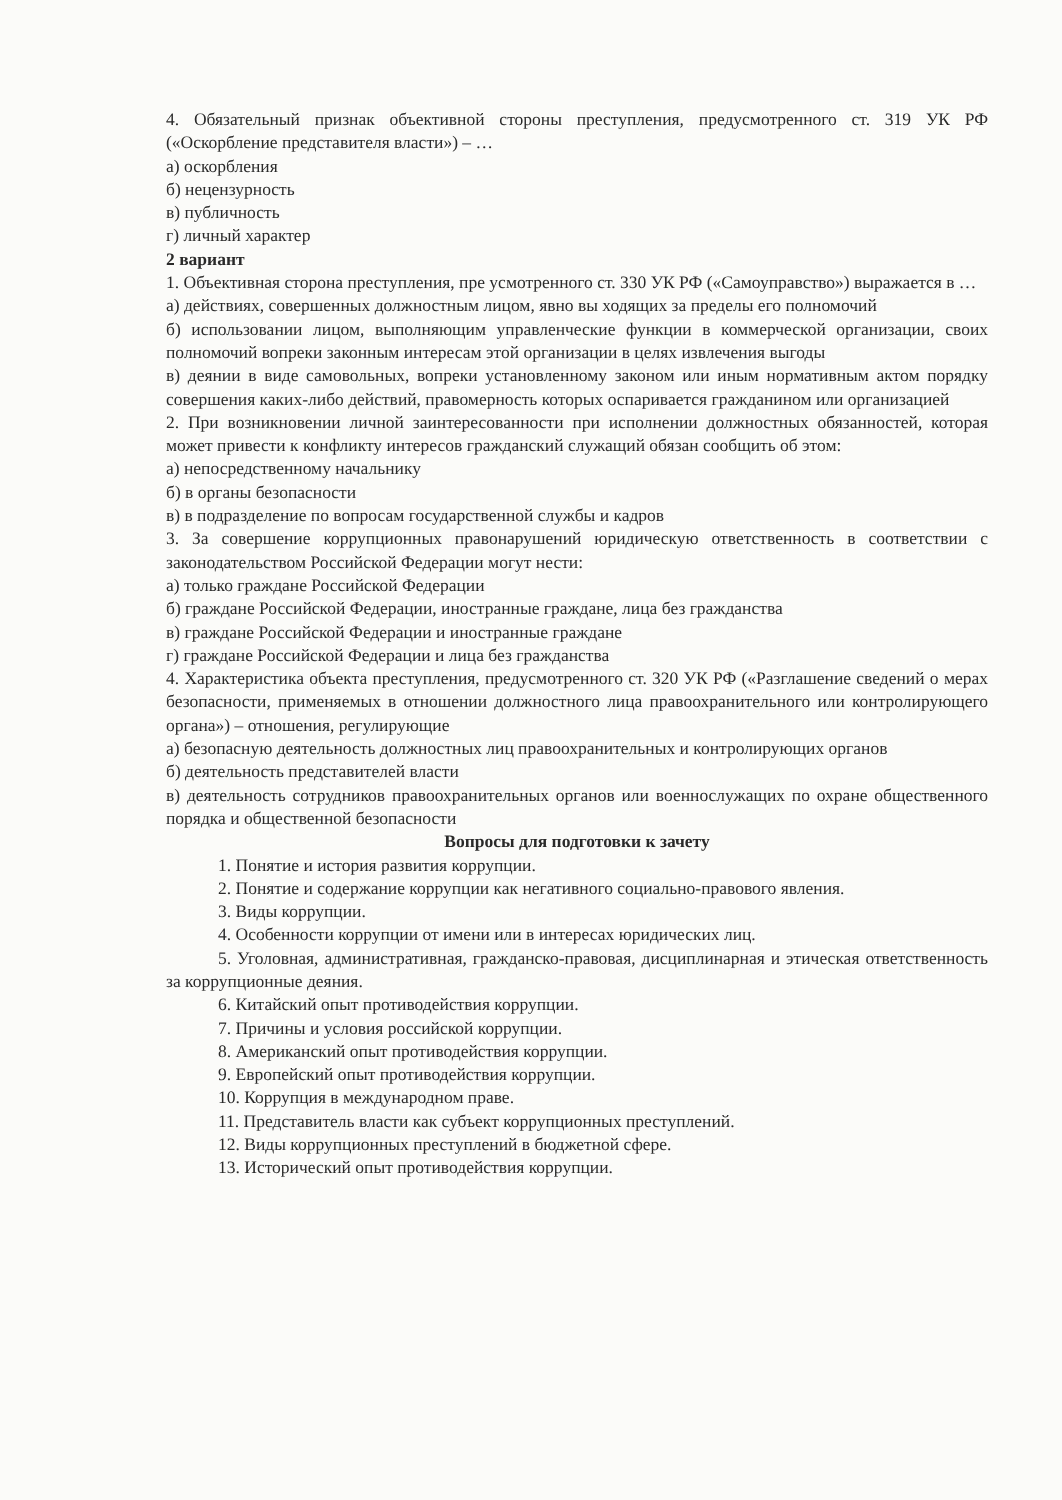4. Обязательный признак объективной стороны преступления, предусмотренного ст. 319 УК РФ («Оскорбление представителя власти») – …
а) оскорбления
б) нецензурность
в) публичность
г) личный характер
2 вариант
1. Объективная сторона преступления, пре усмотренного ст. 330 УК РФ («Самоуправство») выражается в …
а) действиях, совершенных должностным лицом, явно вы ходящих за пределы его полномочий
б) использовании лицом, выполняющим управленческие функции в коммерческой организации, своих полномочий вопреки законным интересам этой организации в целях извлечения выгоды
в) деянии в виде самовольных, вопреки установленному законом или иным нормативным актом порядку совершения каких-либо действий, правомерность которых оспаривается гражданином или организацией
2. При возникновении личной заинтересованности при исполнении должностных обязанностей, которая может привести к конфликту интересов гражданский служащий обязан сообщить об этом:
а) непосредственному начальнику
б) в органы безопасности
в) в подразделение по вопросам государственной службы и кадров
3. За совершение коррупционных правонарушений юридическую ответственность в соответствии с законодательством Российской Федерации могут нести:
а) только граждане Российской Федерации
б) граждане Российской Федерации, иностранные граждане, лица без гражданства
в) граждане Российской Федерации и иностранные граждане
г) граждане Российской Федерации и лица без гражданства
4. Характеристика объекта преступления, предусмотренного ст. 320 УК РФ («Разглашение сведений о мерах безопасности, применяемых в отношении должностного лица правоохранительного или контролирующего органа») – отношения, регулирующие
а) безопасную деятельность должностных лиц правоохранительных и контролирующих органов
б) деятельность представителей власти
в) деятельность сотрудников правоохранительных органов или военнослужащих по охране общественного порядка и общественной безопасности
Вопросы для подготовки к зачету
1. Понятие и история развития коррупции.
2. Понятие и содержание коррупции как негативного социально-правового явления.
3. Виды коррупции.
4. Особенности коррупции от имени или в интересах юридических лиц.
5. Уголовная, административная, гражданско-правовая, дисциплинарная и этическая ответственность за коррупционные деяния.
6. Китайский опыт противодействия коррупции.
7. Причины и условия российской коррупции.
8. Американский опыт противодействия коррупции.
9. Европейский опыт противодействия коррупции.
10. Коррупция в международном праве.
11. Представитель власти как субъект коррупционных преступлений.
12. Виды коррупционных преступлений в бюджетной сфере.
13. Исторический опыт противодействия коррупции.